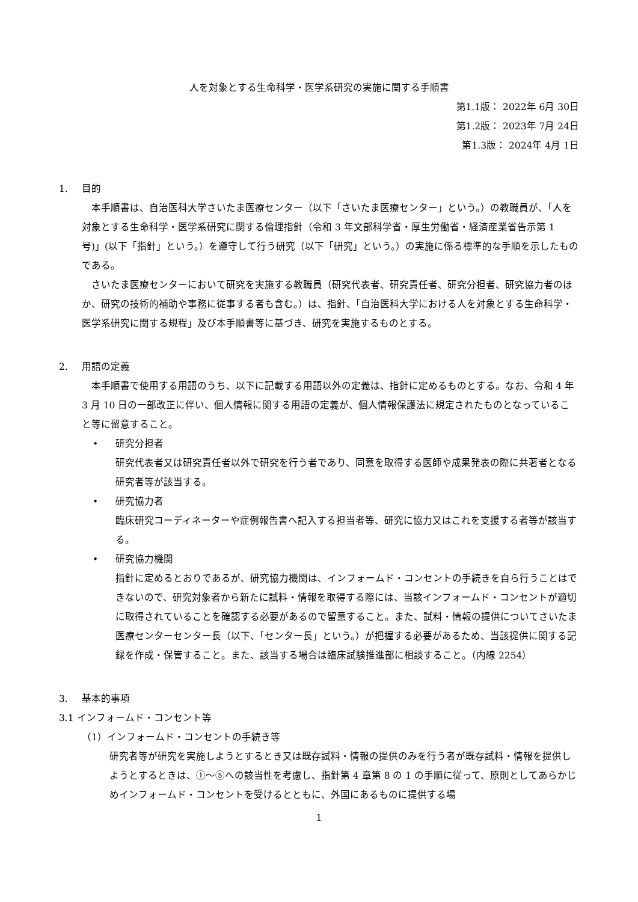人を対象とする生命科学・医学系研究の実施に関する手順書
第1.1版： 2022年 6月 30日
第1.2版： 2023年 7月 24日
第1.3版： 2024年 4月 1日
1. 目的
本手順書は、自治医科大学さいたま医療センター（以下「さいたま医療センター」という。）の教職員が、「人を対象とする生命科学・医学系研究に関する倫理指針（令和 3 年文部科学省・厚生労働省・経済産業省告示第 1 号)」(以下「指針」という。）を遵守して行う研究（以下「研究」という。）の実施に係る標準的な手順を示したものである。
さいたま医療センターにおいて研究を実施する教職員（研究代表者、研究責任者、研究分担者、研究協力者のほか、研究の技術的補助や事務に従事する者も含む。）は、指針、「自治医科大学における人を対象とする生命科学・医学系研究に関する規程」及び本手順書等に基づき、研究を実施するものとする。
2. 用語の定義
本手順書で使用する用語のうち、以下に記載する用語以外の定義は、指針に定めるものとする。なお、令和 4 年 3 月 10 日の一部改正に伴い、個人情報に関する用語の定義が、個人情報保護法に規定されたものとなっていること等に留意すること。
• 研究分担者
研究代表者又は研究責任者以外で研究を行う者であり、同意を取得する医師や成果発表の際に共著者となる研究者等が該当する。
• 研究協力者
臨床研究コーディネーターや症例報告書へ記入する担当者等、研究に協力又はこれを支援する者等が該当する。
• 研究協力機関
指針に定めるとおりであるが、研究協力機関は、インフォームド・コンセントの手続きを自ら行うことはできないので、研究対象者から新たに試料・情報を取得する際には、当該インフォームド・コンセントが適切に取得されていることを確認する必要があるので留意すること。また、試料・情報の提供についてさいたま医療センターセンター長（以下、「センター長」という。）が把握する必要があるため、当該提供に関する記録を作成・保管すること。また、該当する場合は臨床試験推進部に相談すること。（内線 2254）
3. 基本的事項
3.1 インフォームド・コンセント等
（1）インフォームド・コンセントの手続き等
研究者等が研究を実施しようとするとき又は既存試料・情報の提供のみを行う者が既存試料・情報を提供しようとするときは、①～⑤への該当性を考慮し、指針第 4 章第 8 の 1 の手順に従って、原則としてあらかじめインフォームド・コンセントを受けるとともに、外国にあるものに提供する場
1